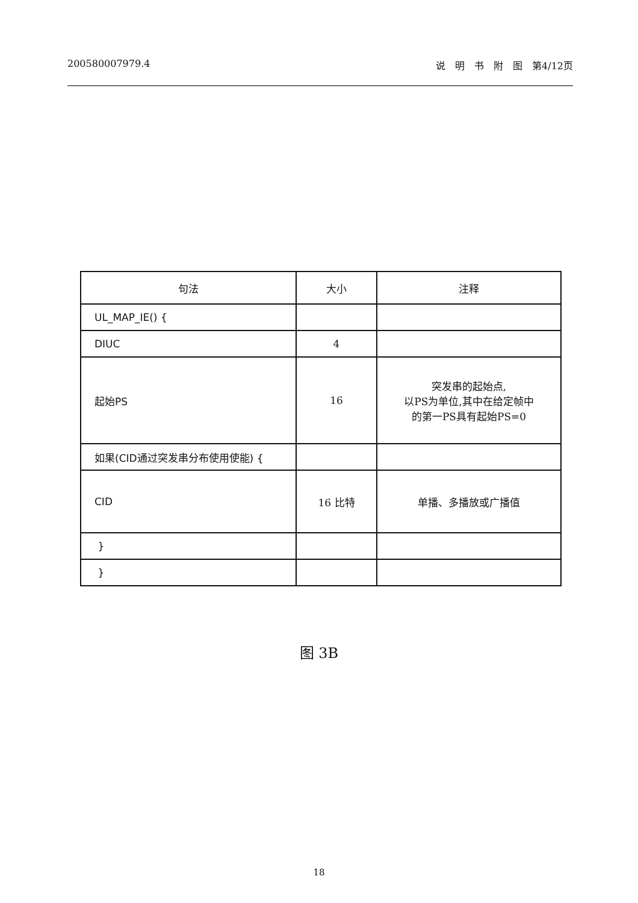200580007979.4 说　明　书　附　图　第4/12页
| 句法 | 大小 | 注释 |
| --- | --- | --- |
| UL_MAP_IE() { | | |
| DIUC | 4 | |
| 起始PS | 16 | 突发串的起始点, 以PS为单位,其中在给定帧中 的第一PS具有起始PS=0 |
| 如果(CID通过突发串分布使用使能) { | | |
| CID | 16 比特 | 单播、多播放或广播值 |
| } | | |
| } | | |
图 3B
18